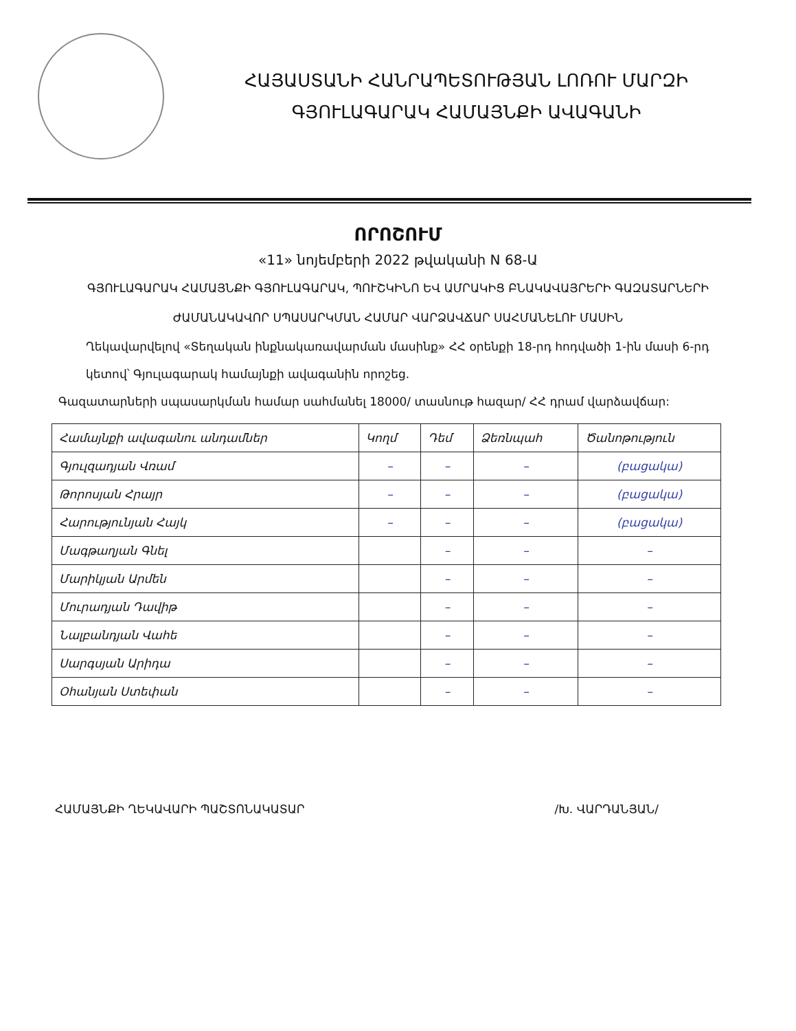ՀԱՅԱՍՏԱՆԻ ՀԱՆՐԱՊԵՏՈՒԹՅԱՆ ԼՈՌՈՒ ՄԱՐԶԻ
ԳՅՈՒԼԱԳԱՐԱԿ ՀԱՄԱՅՆՔԻ ԱՎԱԳԱՆԻ
ՈՐՈՇՈՒՄ
«11» նոյեմբերի 2022 թվականի N 68-Ա
ԳՅՈՒԼԱԳԱՐԱԿ ՀԱՄԱՅՆՔԻ ԳՅՈՒԼԱԳԱՐԱԿ, ՊՈՒՇԿԻՆՈ ԵՎ ԱՄՐԱԿԻՑ ԲՆԱԿԱՎԱՅՐԵՐԻ ԳԱԶԱՏԱՐՆԵՐԻ ԺԱՄԱՆԱԿԱՎՈՐ ՍՊԱՍԱՐԿՄԱՆ ՀԱՄԱՐ ՎԱՐՁԱՎՃԱՐ ՍԱՀՄԱՆԵԼՈՒ ՄԱՍԻՆ
Ղեկավարվելով «Տեղական ինքնակառավարման մասինք» ՀՀ օրենքի 18-րդ հոդվածի 1-ին մասի 6-րդ կետով՝ Գյուլագարակ համայնքի ավագանին որոշեց.
Գազատարների սպասարկման համար սահմանել 18000/ տասնութ հազար/ ՀՀ դրամ վարձավճար:
| Համայնքի ավագանու անդամներ | Կողմ | Դեմ | Ձեռնպահ | Ծանոթություն |
| Գյուլզադյան Վռամ | – | – | – | (բացակա) |
| Թորոսյան Հրայր | – | – | – | (բացակա) |
| Հարությունյան Հայկ | – | – | – | (բացակա) |
| Մագթաղյան Գնել | | – | – | – |
| Մարիկյան Արմեն | | – | – | – |
| Մուրադյան Դավիթ | | – | – | – |
| Նալբանդյան Վահե | | – | – | – |
| Սարգսյան Արիդա | | – | – | – |
| Օհանյան Ստեփան | | – | – | – |
ՀԱՄԱՅՆՔԻ ՂԵԿԱՎԱՐԻ ՊԱՇՏՈՆԱԿԱՏԱՐ /Խ. ՎԱՐԴԱՆՅԱՆ/